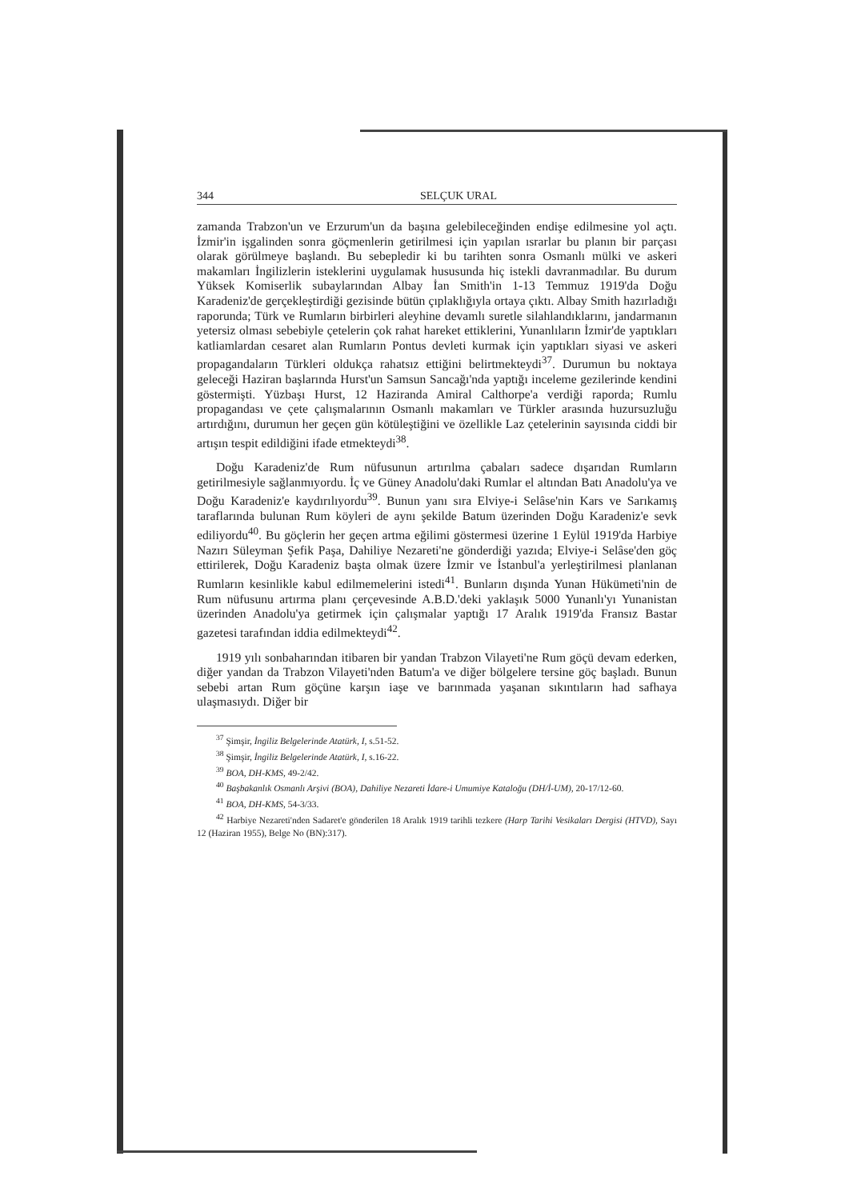344 SELÇUK URAL
zamanda Trabzon'un ve Erzurum'un da başına gelebileceğinden endişe edilmesine yol açtı. İzmir'in işgalinden sonra göçmenlerin getirilmesi için yapılan ısrarlar bu planın bir parçası olarak görülmeye başlandı. Bu sebepledir ki bu tarihten sonra Osmanlı mülki ve askeri makamları İngilizlerin isteklerini uygulamak hususunda hiç istekli davranmadılar. Bu durum Yüksek Komiserlik subaylarından Albay İan Smith'in 1-13 Temmuz 1919'da Doğu Karadeniz'de gerçekleştirdiği gezisinde bütün çıplaklığıyla ortaya çıktı. Albay Smith hazırladığı raporunda; Türk ve Rumların birbirleri aleyhine devamlı suretle silahlandıklarını, jandarmanın yetersiz olması sebebiyle çetelerin çok rahat hareket ettiklerini, Yunanlıların İzmir'de yaptıkları katliamlardan cesaret alan Rumların Pontus devleti kurmak için yaptıkları siyasi ve askeri propagandaların Türkleri oldukça rahatsız ettiğini belirtmekteydi<sup>37</sup>. Durumun bu noktaya geleceği Haziran başlarında Hurst'un Samsun Sancağı'nda yaptığı inceleme gezilerinde kendini göstermişti. Yüzbaşı Hurst, 12 Haziranda Amiral Calthorpe'a verdiği raporda; Rumlu propagandası ve çete çalışmalarının Osmanlı makamları ve Türkler arasında huzursuzluğu artırdığını, durumun her geçen gün kötüleştiğini ve özellikle Laz çetelerinin sayısında ciddi bir artışın tespit edildiğini ifade etmekteydi<sup>38</sup>.
Doğu Karadeniz'de Rum nüfusunun artırılma çabaları sadece dışarıdan Rumların getirilmesiyle sağlanmıyordu. İç ve Güney Anadolu'daki Rumlar el altından Batı Anadolu'ya ve Doğu Karadeniz'e kaydırılıyordu<sup>39</sup>. Bunun yanı sıra Elviye-i Selâse'nin Kars ve Sarıkamış taraflarında bulunan Rum köyleri de aynı şekilde Batum üzerinden Doğu Karadeniz'e sevk ediliyordu<sup>40</sup>. Bu göçlerin her geçen artma eğilimi göstermesi üzerine 1 Eylül 1919'da Harbiye Nazırı Süleyman Şefik Paşa, Dahiliye Nezareti'ne gönderdiği yazıda; Elviye-i Selâse'den göç ettirilerek, Doğu Karadeniz başta olmak üzere İzmir ve İstanbul'a yerleştirilmesi planlanan Rumların kesinlikle kabul edilmemelerini istedi<sup>41</sup>. Bunların dışında Yunan Hükümeti'nin de Rum nüfusunu artırma planı çerçevesinde A.B.D.'deki yaklaşık 5000 Yunanlı'yı Yunanistan üzerinden Anadolu'ya getirmek için çalışmalar yaptığı 17 Aralık 1919'da Fransız Bastar gazetesi tarafından iddia edilmekteydi<sup>42</sup>.
1919 yılı sonbaharından itibaren bir yandan Trabzon Vilayeti'ne Rum göçü devam ederken, diğer yandan da Trabzon Vilayeti'nden Batum'a ve diğer bölgelere tersine göç başladı. Bunun sebebi artan Rum göçüne karşın iaşe ve barınmada yaşanan sıkıntıların had safhaya ulaşmasıydı. Diğer bir
<sup>37</sup> Şimşir, İngiliz Belgelerinde Atatürk, I, s.51-52.
<sup>38</sup> Şimşir, İngiliz Belgelerinde Atatürk, I, s.16-22.
<sup>39</sup> BOA, DH-KMS, 49-2/42.
<sup>40</sup> Başbakanlık Osmanlı Arşivi (BOA), Dahiliye Nezareti İdare-i Umumiye Kataloğu (DH/İ-UM), 20-17/12-60.
<sup>41</sup> BOA, DH-KMS, 54-3/33.
<sup>42</sup> Harbiye Nezareti'nden Sadaret'e gönderilen 18 Aralık 1919 tarihli tezkere (Harp Tarihi Vesikaları Dergisi (HTVD), Sayı 12 (Haziran 1955), Belge No (BN):317).